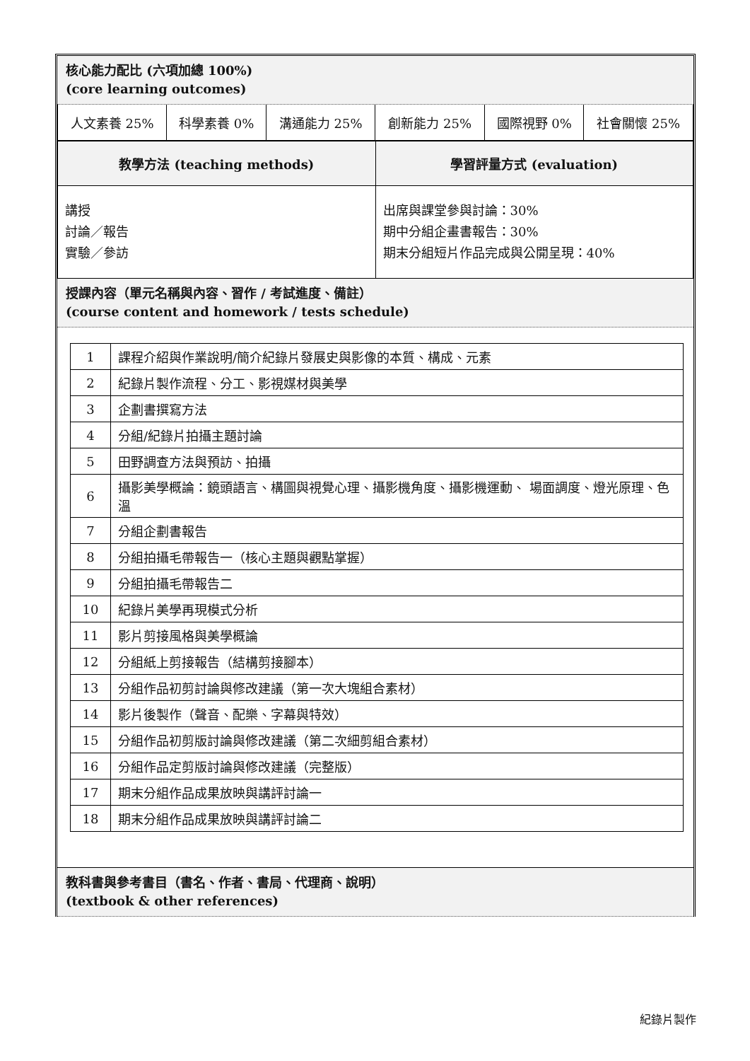核心能力配比 (六項加總 100%)
(core learning outcomes)
| 人文素養 25% | 科學素養 0% | 溝通能力 25% | 創新能力 25% | 國際視野 0% | 社會關懷 25% |
| 教學方法 (teaching methods) | 學習評量方式 (evaluation) |
| --- | --- |
| 講授 討論／報告 實驗／參訪 | 出席與課堂參與討論：30% 期中分組企畫書報告：30% 期末分組短片作品完成與公開呈現：40% |
授課內容（單元名稱與內容、習作 / 考試進度、備註）
(course content and homework / tests schedule)
| 1 | 課程介紹與作業說明/簡介紀錄片發展史與影像的本質、構成、元素 |
| 2 | 紀錄片製作流程、分工、影視媒材與美學 |
| 3 | 企劃書撰寫方法 |
| 4 | 分組/紀錄片拍攝主題討論 |
| 5 | 田野調查方法與預訪、拍攝 |
| 6 | 攝影美學概論：鏡頭語言、構圖與視覺心理、攝影機角度、攝影機運動、 場面調度、燈光原理、色溫 |
| 7 | 分組企劃書報告 |
| 8 | 分組拍攝毛帶報告一（核心主題與觀點掌握） |
| 9 | 分組拍攝毛帶報告二 |
| 10 | 紀錄片美學再現模式分析 |
| 11 | 影片剪接風格與美學概論 |
| 12 | 分組紙上剪接報告（結構剪接腳本） |
| 13 | 分組作品初剪討論與修改建議（第一次大塊組合素材） |
| 14 | 影片後製作（聲音、配樂、字幕與特效） |
| 15 | 分組作品初剪版討論與修改建議（第二次細剪組合素材） |
| 16 | 分組作品定剪版討論與修改建議（完整版） |
| 17 | 期末分組作品成果放映與講評討論一 |
| 18 | 期末分組作品成果放映與講評討論二 |
教科書與參考書目（書名、作者、書局、代理商、說明）
(textbook & other references)
紀錄片製作